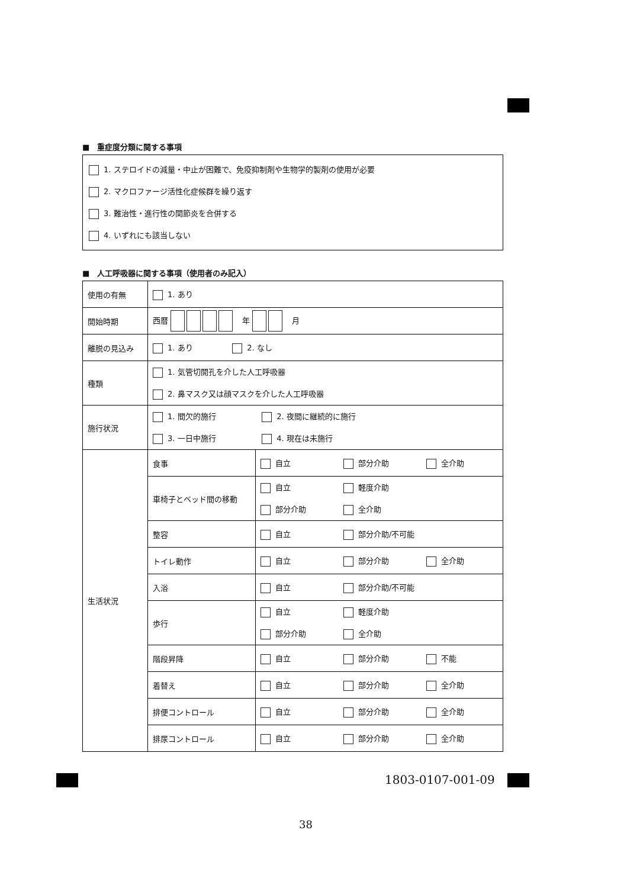■　重症度分類に関する事項
1. ステロイドの減量・中止が困難で、免疫抑制剤や生物学的製剤の使用が必要
2. マクロファージ活性化症候群を繰り返す
3. 難治性・進行性の関節炎を合併する
4. いずれにも該当しない
■　人工呼吸器に関する事項（使用者のみ記入）
| 使用の有無 | 1. あり | |
| 開始時期 | 西暦 年 月 | |
| 離脱の見込み | 1. あり 2. なし | |
| 種類 | 1. 気管切開孔を介した人工呼吸器 2. 鼻マスク又は顔マスクを介した人工呼吸器 | |
| 施行状況 | 1. 間欠的施行 2. 夜間に継続的に施行 3. 一日中施行 4. 現在は未施行 | |
| 生活状況 | 食事 | 自立 部分介助 全介助 |
| | 車椅子とベッド間の移動 | 自立 軽度介助 部分介助 全介助 |
| | 整容 | 自立 部分介助/不可能 |
| | トイレ動作 | 自立 部分介助 全介助 |
| | 入浴 | 自立 部分介助/不可能 |
| | 歩行 | 自立 軽度介助 部分介助 全介助 |
| | 階段昇降 | 自立 部分介助 不能 |
| | 着替え | 自立 部分介助 全介助 |
| | 排便コントロール | 自立 部分介助 全介助 |
| | 排尿コントロール | 自立 部分介助 全介助 |
1803-0107-001-09
38